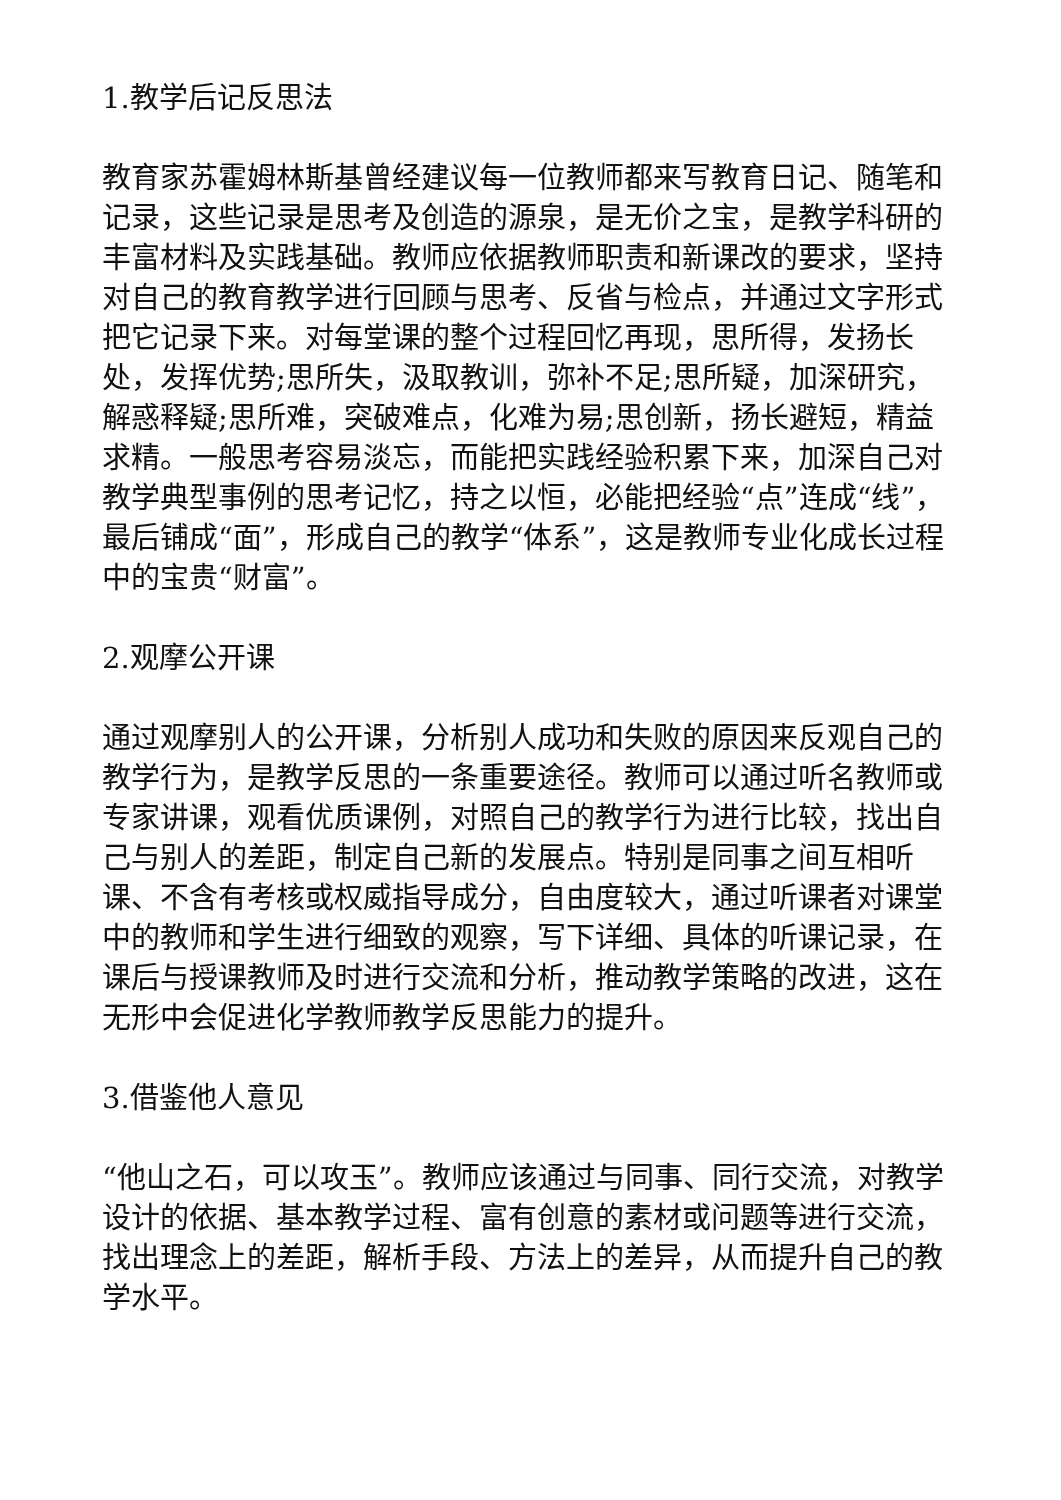1.教学后记反思法
教育家苏霍姆林斯基曾经建议每一位教师都来写教育日记、随笔和记录，这些记录是思考及创造的源泉，是无价之宝，是教学科研的丰富材料及实践基础。教师应依据教师职责和新课改的要求，坚持对自己的教育教学进行回顾与思考、反省与检点，并通过文字形式把它记录下来。对每堂课的整个过程回忆再现，思所得，发扬长处，发挥优势;思所失，汲取教训，弥补不足;思所疑，加深研究，解惑释疑;思所难，突破难点，化难为易;思创新，扬长避短，精益求精。一般思考容易淡忘，而能把实践经验积累下来，加深自己对教学典型事例的思考记忆，持之以恒，必能把经验“点”连成“线”，最后铺成“面”，形成自己的教学“体系”，这是教师专业化成长过程中的宝贵“财富”。
2.观摩公开课
通过观摩别人的公开课，分析别人成功和失败的原因来反观自己的教学行为，是教学反思的一条重要途径。教师可以通过听名教师或专家讲课，观看优质课例，对照自己的教学行为进行比较，找出自己与别人的差距，制定自己新的发展点。特别是同事之间互相听课、不含有考核或权威指导成分，自由度较大，通过听课者对课堂中的教师和学生进行细致的观察，写下详细、具体的听课记录，在课后与授课教师及时进行交流和分析，推动教学策略的改进，这在无形中会促进化学教师教学反思能力的提升。
3.借鉴他人意见
“他山之石，可以攻玉”。教师应该通过与同事、同行交流，对教学设计的依据、基本教学过程、富有创意的素材或问题等进行交流，找出理念上的差距，解析手段、方法上的差异，从而提升自己的教学水平。